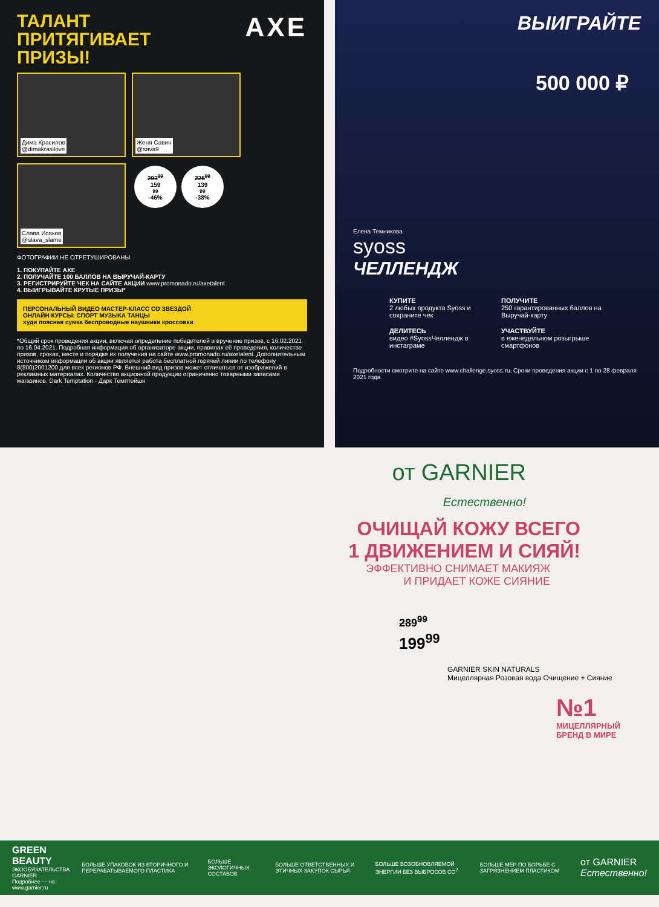ТАЛАНТ
ПРИТЯГИВАЕТ
ПРИЗЫ!
AXE
Дима Красилов
@dimakrasilove
Женя Савин
@sava9
Слава Исаков
@slava_slame
293<sup>99</sup> 159<sup>99</sup> -46%
225<sup>99</sup> 139<sup>99</sup> -38%
ФОТОГРАФИИ НЕ ОТРЕТУШИРОВАНЫ
1. ПОКУПАЙТЕ AXE
2. ПОЛУЧАЙТЕ 100 БАЛЛОВ НА ВЫРУЧАЙ-КАРТУ
3. РЕГИСТРИРУЙТЕ ЧЕК НА САЙТЕ АКЦИИ www.promonado.ru/axetalent
4. ВЫИГРЫВАЙТЕ КРУТЫЕ ПРИЗЫ*
ПЕРСОНАЛЬНЫЙ ВИДЕО МАСТЕР-КЛАСС СО ЗВЕЗДОЙ
ОНЛАЙН КУРСЫ: СПОРТ МУЗЫКА ТАНЦЫ
худи поясная сумка беспроводные наушники кроссовки
*Общий срок проведения акции, включая определение победителей и вручение призов, с 16.02.2021 по 16.04.2021. Подробная информация об организаторе акции, правилах её проведения, количестве призов, сроках, месте и порядке их получения на сайте www.promonado.ru/axetalent. Дополнительным источником информации об акции является работа бесплатной горячей линии по телефону 8(800)2001200 для всех регионов РФ. Внешний вид призов может отличаться от изображений в рекламных материалах. Количество акционной продукции ограниченно товарными запасами магазинов. Dark Temptation - Дарк Темптейшн
ВЫИГРАЙТЕ
500 000 ₽
Елена Темникова
syoss
ЧЕЛЛЕНДЖ
КУПИТЕ
2 любых продукта Syoss и сохраните чек
ПОЛУЧИТЕ
250 гарантированных баллов на Выручай-карту
ДЕЛИТЕСЬ
видео #SyossЧеллендж в инстаграме
УЧАСТВУЙТЕ
в еженедельном розыгрыше смартфонов
Подробности смотрите на сайте www.challenge.syoss.ru. Сроки проведения акции с 1 по 28 февраля 2021 года.
от GARNIER
Естественно!
ОЧИЩАЙ КОЖУ ВСЕГО
1 ДВИЖЕНИЕМ И СИЯЙ!
ЭФФЕКТИВНО СНИМАЕТ МАКИЯЖ
И ПРИДАЕТ КОЖЕ СИЯНИЕ
289<sup>99</sup>
199<sup>99</sup>
GARNIER SKIN NATURALS
Мицеллярная Розовая вода Очищение + Сияние
№1
МИЦЕЛЛЯРНЫЙ БРЕНД В МИРЕ
GREEN BEAUTY
ЭКООБЯЗАТЕЛЬСТВА GARNIER
Подробнее — на www.garnier.ru
БОЛЬШЕ УПАКОВОК ИЗ ВТОРИЧНОГО И ПЕРЕРАБАТЫВАЕМОГО ПЛАСТИКА
БОЛЬШЕ ЭКОЛОГИЧНЫХ СОСТАВОВ
БОЛЬШЕ ОТВЕТСТВЕННЫХ И ЭТИЧНЫХ ЗАКУПОК СЫРЬЯ
БОЛЬШЕ ВОЗОБНОВЛЯЕМОЙ ЭНЕРГИИ БЕЗ ВЫБРОСОВ CO<sup>2</sup>
БОЛЬШЕ МЕР ПО БОРЬБЕ С ЗАГРЯЗНЕНИЕМ ПЛАСТИКОМ
от GARNIER
Естественно!